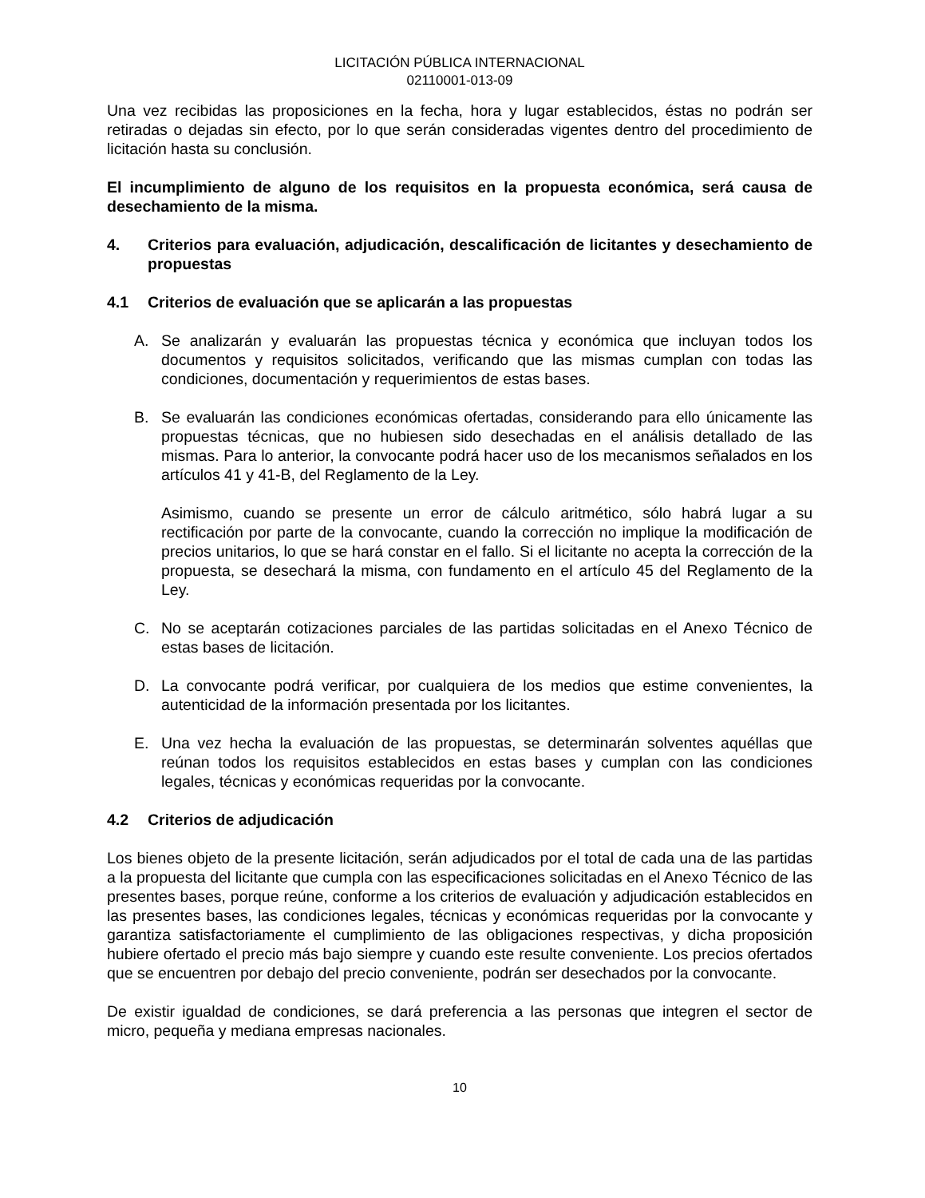LICITACIÓN PÚBLICA INTERNACIONAL
02110001-013-09
Una vez recibidas las proposiciones en la fecha, hora y lugar establecidos, éstas no podrán ser retiradas o dejadas sin efecto, por lo que serán consideradas vigentes dentro del procedimiento de licitación hasta su conclusión.
El incumplimiento de alguno de los requisitos en la propuesta económica, será causa de desechamiento de la misma.
4. Criterios para evaluación, adjudicación, descalificación de licitantes y desechamiento de propuestas
4.1 Criterios de evaluación que se aplicarán a las propuestas
A. Se analizarán y evaluarán las propuestas técnica y económica que incluyan todos los documentos y requisitos solicitados, verificando que las mismas cumplan con todas las condiciones, documentación y requerimientos de estas bases.
B. Se evaluarán las condiciones económicas ofertadas, considerando para ello únicamente las propuestas técnicas, que no hubiesen sido desechadas en el análisis detallado de las mismas. Para lo anterior, la convocante podrá hacer uso de los mecanismos señalados en los artículos 41 y 41-B, del Reglamento de la Ley.
Asimismo, cuando se presente un error de cálculo aritmético, sólo habrá lugar a su rectificación por parte de la convocante, cuando la corrección no implique la modificación de precios unitarios, lo que se hará constar en el fallo. Si el licitante no acepta la corrección de la propuesta, se desechará la misma, con fundamento en el artículo 45 del Reglamento de la Ley.
C. No se aceptarán cotizaciones parciales de las partidas solicitadas en el Anexo Técnico de estas bases de licitación.
D. La convocante podrá verificar, por cualquiera de los medios que estime convenientes, la autenticidad de la información presentada por los licitantes.
E. Una vez hecha la evaluación de las propuestas, se determinarán solventes aquéllas que reúnan todos los requisitos establecidos en estas bases y cumplan con las condiciones legales, técnicas y económicas requeridas por la convocante.
4.2 Criterios de adjudicación
Los bienes objeto de la presente licitación, serán adjudicados por el total de cada una de las partidas a la propuesta del licitante que cumpla con las especificaciones solicitadas en el Anexo Técnico de las presentes bases, porque reúne, conforme a los criterios de evaluación y adjudicación establecidos en las presentes bases, las condiciones legales, técnicas y económicas requeridas por la convocante y garantiza satisfactoriamente el cumplimiento de las obligaciones respectivas, y dicha proposición hubiere ofertado el precio más bajo siempre y cuando este resulte conveniente. Los precios ofertados que se encuentren por debajo del precio conveniente, podrán ser desechados por la convocante.
De existir igualdad de condiciones, se dará preferencia a las personas que integren el sector de micro, pequeña y mediana empresas nacionales.
10